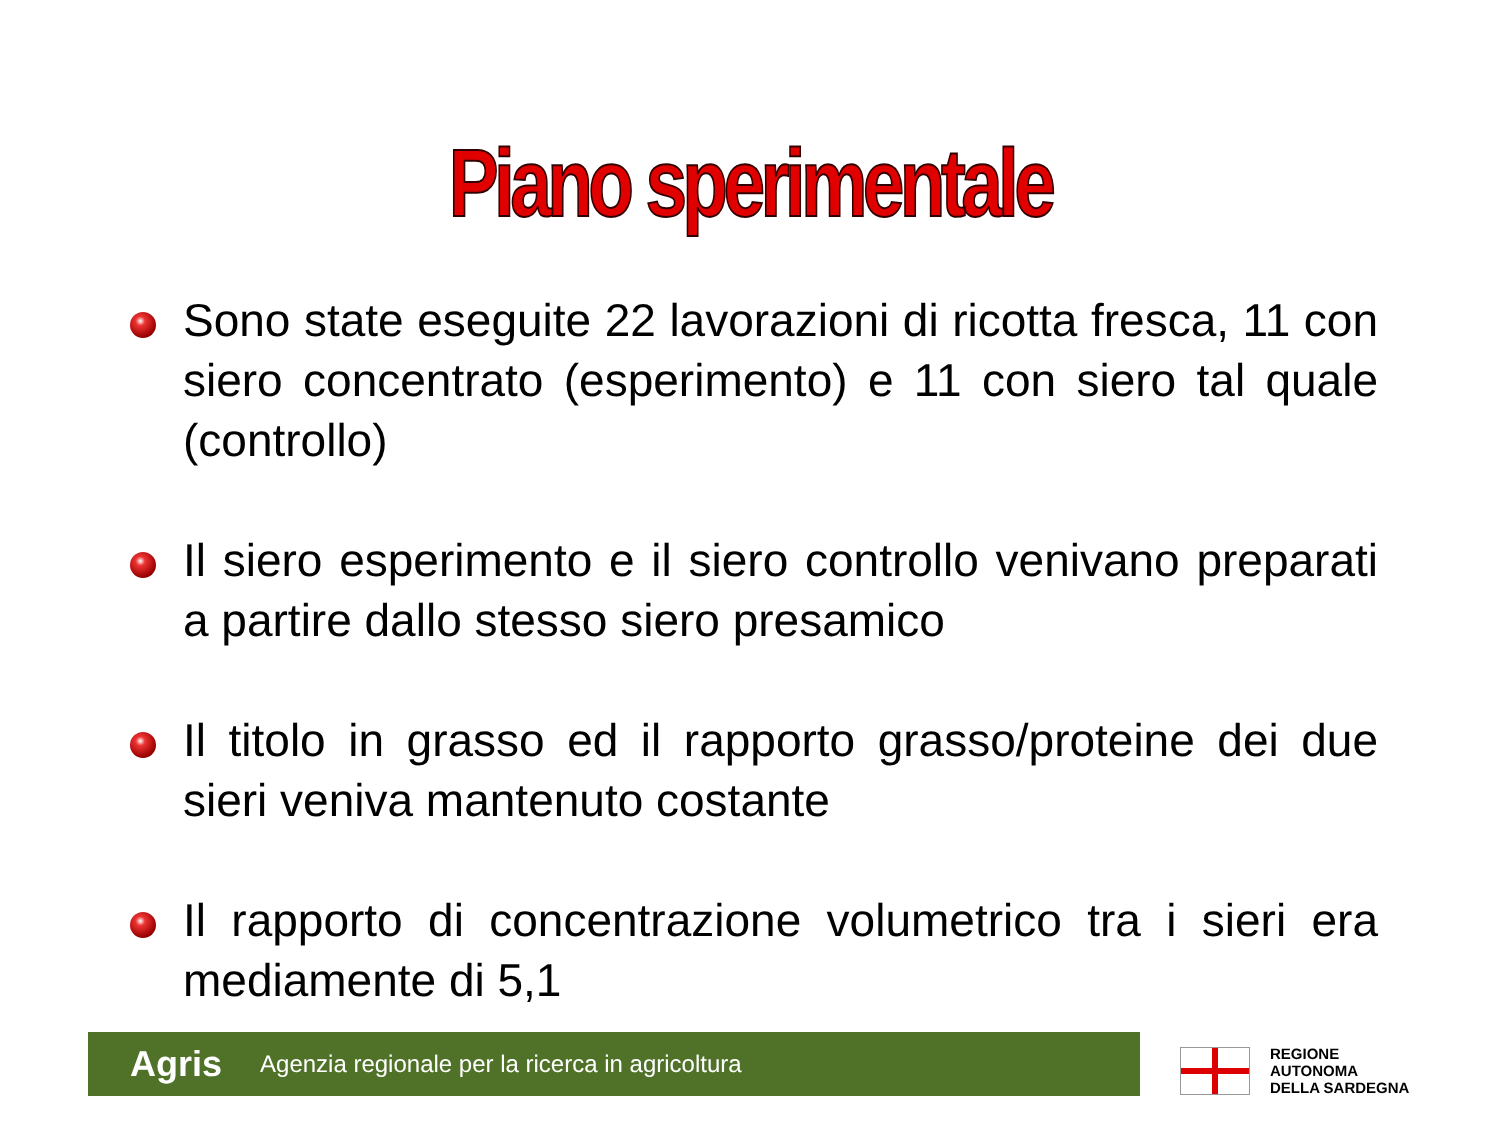Piano sperimentale
Sono state eseguite 22 lavorazioni di ricotta fresca, 11 con siero concentrato (esperimento) e 11 con siero tal quale (controllo)
Il siero esperimento e il siero controllo venivano preparati a partire dallo stesso siero presamico
Il titolo in grasso ed il rapporto grasso/proteine dei due sieri veniva mantenuto costante
Il rapporto di concentrazione volumetrico tra i sieri era mediamente di 5,1
Agris Agenzia regionale per la ricerca in agricoltura
REGIONE
AUTONOMA
DELLA SARDEGNA